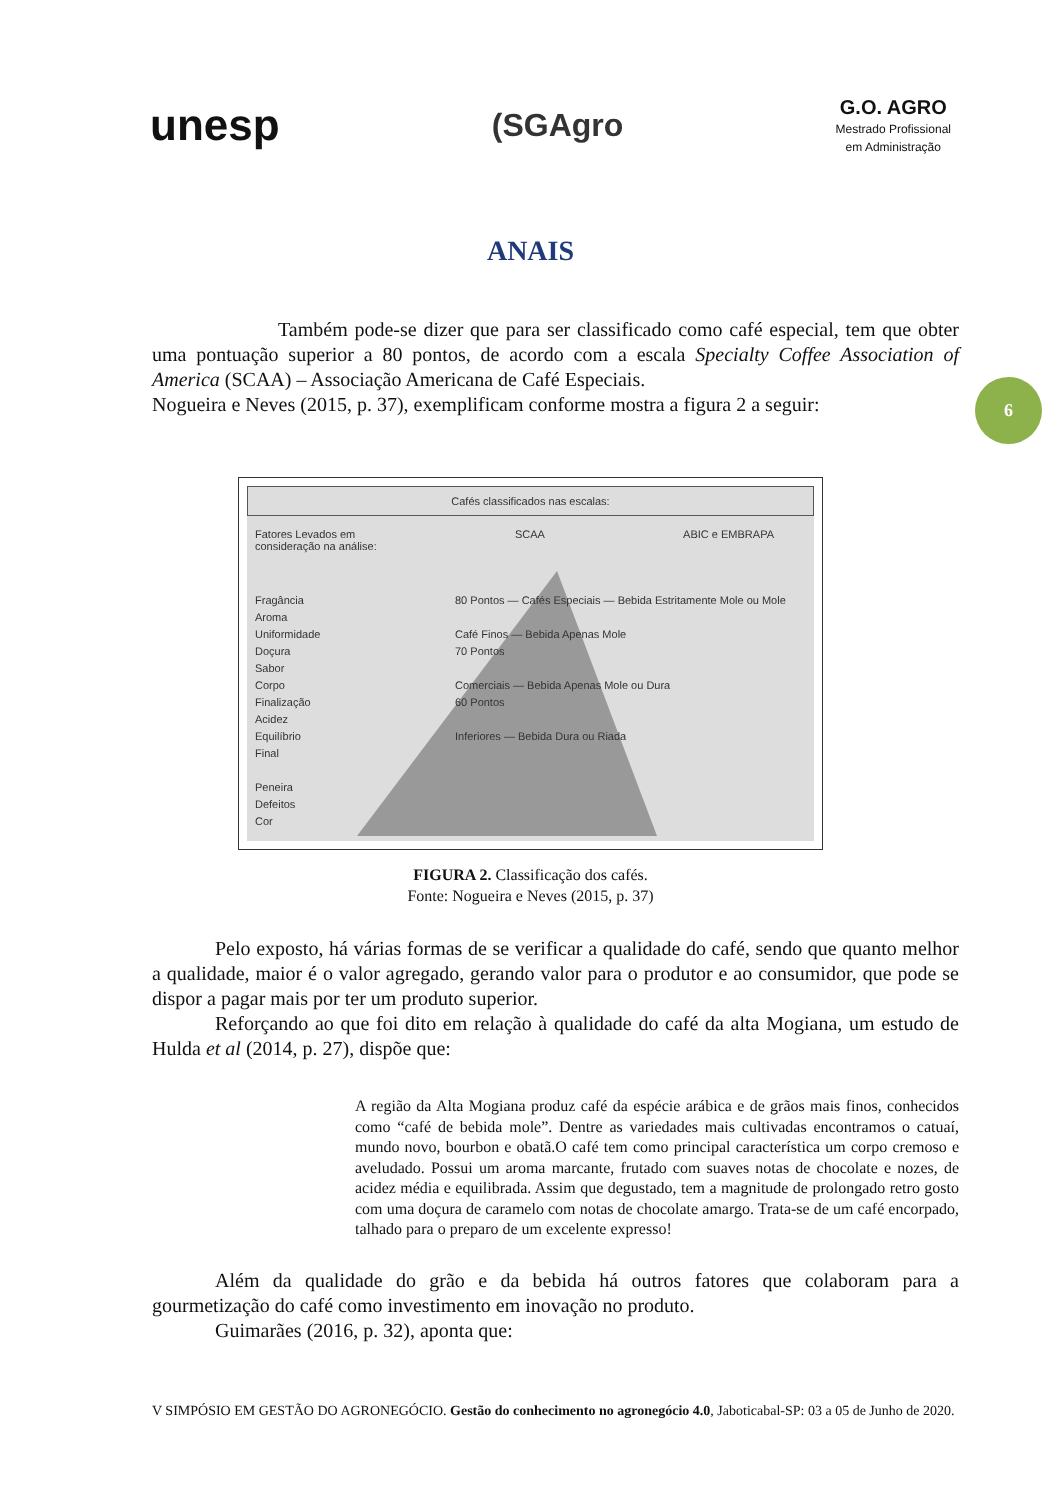unesp
(SGAgro
G.O. AGRO
Mestrado Profissional
em Administração
ANAIS
6
Também pode-se dizer que para ser classificado como café especial, tem que obter uma pontuação superior a 80 pontos, de acordo com a escala Specialty Coffee Association of America (SCAA) – Associação Americana de Café Especiais.
Nogueira e Neves (2015, p. 37), exemplificam conforme mostra a figura 2 a seguir:
Cafés classificados nas escalas:
Fatores Levados em
consideração na análise: SCAA ABIC e EMBRAPA
Fragância
Aroma
Uniformidade
Doçura
Sabor
Corpo
Finalização
Acidez
Equilíbrio
Final
Peneira
Defeitos
Cor
80 Pontos — Cafés Especiais — Bebida Estritamente Mole ou Mole
Café Finos — Bebida Apenas Mole
70 Pontos
Comerciais — Bebida Apenas Mole ou Dura
60 Pontos
Inferiores — Bebida Dura ou Riada
FIGURA 2. Classificação dos cafés.
Fonte: Nogueira e Neves (2015, p. 37)
Pelo exposto, há várias formas de se verificar a qualidade do café, sendo que quanto melhor a qualidade, maior é o valor agregado, gerando valor para o produtor e ao consumidor, que pode se dispor a pagar mais por ter um produto superior.
Reforçando ao que foi dito em relação à qualidade do café da alta Mogiana, um estudo de Hulda et al (2014, p. 27), dispõe que:
A região da Alta Mogiana produz café da espécie arábica e de grãos mais finos, conhecidos como “café de bebida mole”. Dentre as variedades mais cultivadas encontramos o catuaí, mundo novo, bourbon e obatã.O café tem como principal característica um corpo cremoso e aveludado. Possui um aroma marcante, frutado com suaves notas de chocolate e nozes, de acidez média e equilibrada. Assim que degustado, tem a magnitude de prolongado retro gosto com uma doçura de caramelo com notas de chocolate amargo. Trata-se de um café encorpado, talhado para o preparo de um excelente expresso!
Além da qualidade do grão e da bebida há outros fatores que colaboram para a gourmetização do café como investimento em inovação no produto.
Guimarães (2016, p. 32), aponta que:
V SIMPÓSIO EM GESTÃO DO AGRONEGÓCIO. Gestão do conhecimento no agronegócio 4.0, Jaboticabal-SP: 03 a 05 de Junho de 2020.